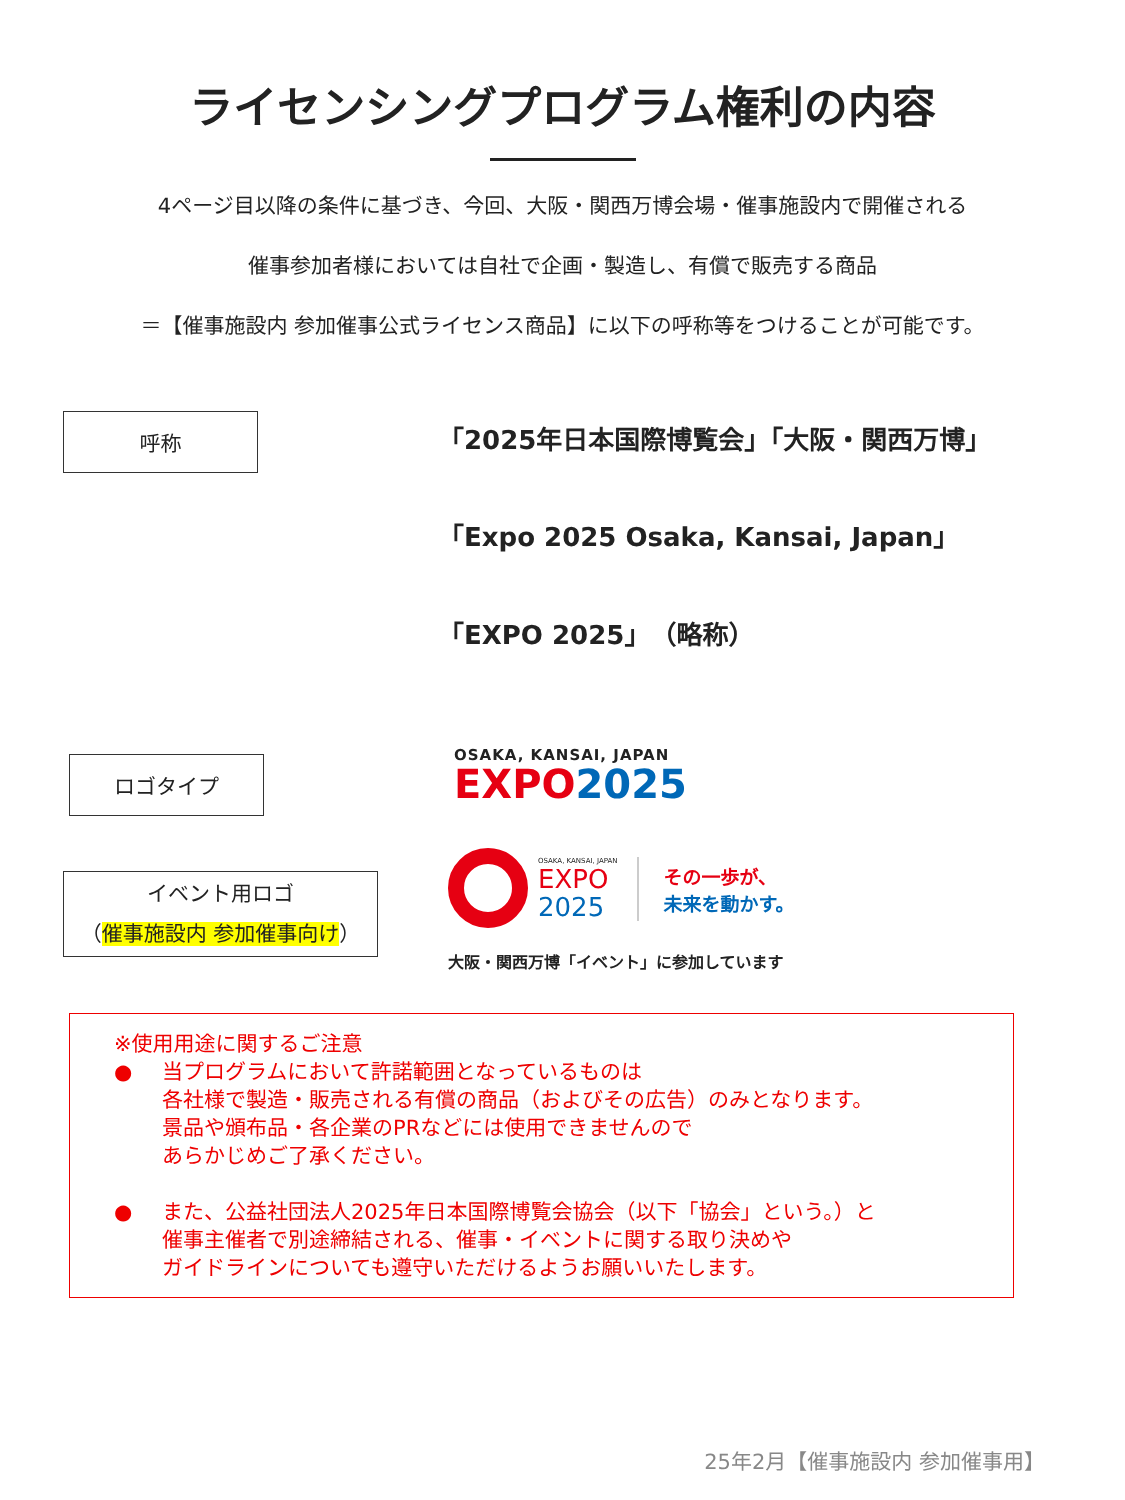ライセンシングプログラム権利の内容
4ページ目以降の条件に基づき、今回、大阪・関西万博会場・催事施設内で開催される
催事参加者様においては自社で企画・製造し、有償で販売する商品
＝【催事施設内 参加催事公式ライセンス商品】に以下の呼称等をつけることが可能です。
呼称
「2025年日本国際博覧会」「大阪・関西万博」
「Expo 2025 Osaka, Kansai, Japan」
「EXPO 2025」（略称）
ロゴタイプ
OSAKA, KANSAI, JAPAN
EXPO 2025
イベント用ロゴ
（催事施設内 参加催事向け）
OSAKA, KANSAI, JAPAN
EXPO
2025
その一歩が、
未来を動かす。
大阪・関西万博「イベント」に参加しています
※使用用途に関するご注意
● 当プログラムにおいて許諾範囲となっているものは
各社様で製造・販売される有償の商品（およびその広告）のみとなります。
景品や頒布品・各企業のPRなどには使用できませんので
あらかじめご了承ください。
● また、公益社団法人2025年日本国際博覧会協会（以下「協会」という。）と
催事主催者で別途締結される、催事・イベントに関する取り決めや
ガイドラインについても遵守いただけるようお願いいたします。
25年2月【催事施設内 参加催事用】